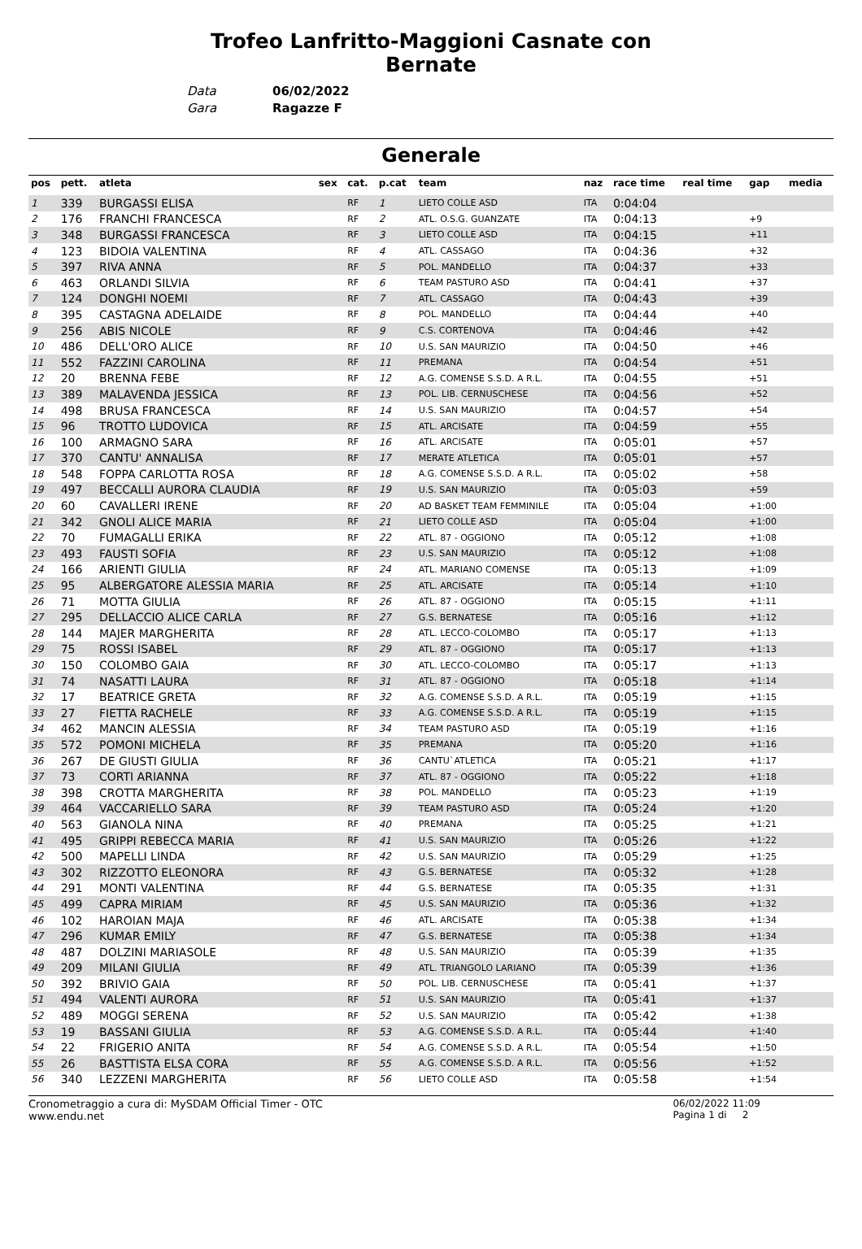Trofeo Lanfritto-Maggioni Casnate con Bernate
Data 06/02/2022
Gara Ragazze F
Generale
| pos | pett. | atleta | sex | cat. | p.cat | team | naz | race time | real time | gap | media |
| --- | --- | --- | --- | --- | --- | --- | --- | --- | --- | --- | --- |
| 1 | 339 | BURGASSI ELISA | | RF | 1 | LIETO COLLE ASD | ITA | 0:04:04 | | | |
| 2 | 176 | FRANCHI FRANCESCA | | RF | 2 | ATL. O.S.G. GUANZATE | ITA | 0:04:13 | | +9 | |
| 3 | 348 | BURGASSI FRANCESCA | | RF | 3 | LIETO COLLE ASD | ITA | 0:04:15 | | +11 | |
| 4 | 123 | BIDOIA VALENTINA | | RF | 4 | ATL. CASSAGO | ITA | 0:04:36 | | +32 | |
| 5 | 397 | RIVA ANNA | | RF | 5 | POL. MANDELLO | ITA | 0:04:37 | | +33 | |
| 6 | 463 | ORLANDI SILVIA | | RF | 6 | TEAM PASTURO ASD | ITA | 0:04:41 | | +37 | |
| 7 | 124 | DONGHI NOEMI | | RF | 7 | ATL. CASSAGO | ITA | 0:04:43 | | +39 | |
| 8 | 395 | CASTAGNA ADELAIDE | | RF | 8 | POL. MANDELLO | ITA | 0:04:44 | | +40 | |
| 9 | 256 | ABIS NICOLE | | RF | 9 | C.S. CORTENOVA | ITA | 0:04:46 | | +42 | |
| 10 | 486 | DELL'ORO ALICE | | RF | 10 | U.S. SAN MAURIZIO | ITA | 0:04:50 | | +46 | |
| 11 | 552 | FAZZINI CAROLINA | | RF | 11 | PREMANA | ITA | 0:04:54 | | +51 | |
| 12 | 20 | BRENNA FEBE | | RF | 12 | A.G. COMENSE S.S.D. A R.L. | ITA | 0:04:55 | | +51 | |
| 13 | 389 | MALAVENDA JESSICA | | RF | 13 | POL. LIB. CERNUSCHESE | ITA | 0:04:56 | | +52 | |
| 14 | 498 | BRUSA FRANCESCA | | RF | 14 | U.S. SAN MAURIZIO | ITA | 0:04:57 | | +54 | |
| 15 | 96 | TROTTO LUDOVICA | | RF | 15 | ATL. ARCISATE | ITA | 0:04:59 | | +55 | |
| 16 | 100 | ARMAGNO SARA | | RF | 16 | ATL. ARCISATE | ITA | 0:05:01 | | +57 | |
| 17 | 370 | CANTU' ANNALISA | | RF | 17 | MERATE ATLETICA | ITA | 0:05:01 | | +57 | |
| 18 | 548 | FOPPA CARLOTTA ROSA | | RF | 18 | A.G. COMENSE S.S.D. A R.L. | ITA | 0:05:02 | | +58 | |
| 19 | 497 | BECCALLI AURORA CLAUDIA | | RF | 19 | U.S. SAN MAURIZIO | ITA | 0:05:03 | | +59 | |
| 20 | 60 | CAVALLERI IRENE | | RF | 20 | AD BASKET TEAM FEMMINILE | ITA | 0:05:04 | | +1:00 | |
| 21 | 342 | GNOLI ALICE MARIA | | RF | 21 | LIETO COLLE ASD | ITA | 0:05:04 | | +1:00 | |
| 22 | 70 | FUMAGALLI ERIKA | | RF | 22 | ATL. 87 - OGGIONO | ITA | 0:05:12 | | +1:08 | |
| 23 | 493 | FAUSTI SOFIA | | RF | 23 | U.S. SAN MAURIZIO | ITA | 0:05:12 | | +1:08 | |
| 24 | 166 | ARIENTI GIULIA | | RF | 24 | ATL. MARIANO COMENSE | ITA | 0:05:13 | | +1:09 | |
| 25 | 95 | ALBERGATORE ALESSIA MARIA | | RF | 25 | ATL. ARCISATE | ITA | 0:05:14 | | +1:10 | |
| 26 | 71 | MOTTA GIULIA | | RF | 26 | ATL. 87 - OGGIONO | ITA | 0:05:15 | | +1:11 | |
| 27 | 295 | DELLACCIO ALICE CARLA | | RF | 27 | G.S. BERNATESE | ITA | 0:05:16 | | +1:12 | |
| 28 | 144 | MAJER MARGHERITA | | RF | 28 | ATL. LECCO-COLOMBO | ITA | 0:05:17 | | +1:13 | |
| 29 | 75 | ROSSI ISABEL | | RF | 29 | ATL. 87 - OGGIONO | ITA | 0:05:17 | | +1:13 | |
| 30 | 150 | COLOMBO GAIA | | RF | 30 | ATL. LECCO-COLOMBO | ITA | 0:05:17 | | +1:13 | |
| 31 | 74 | NASATTI LAURA | | RF | 31 | ATL. 87 - OGGIONO | ITA | 0:05:18 | | +1:14 | |
| 32 | 17 | BEATRICE GRETA | | RF | 32 | A.G. COMENSE S.S.D. A R.L. | ITA | 0:05:19 | | +1:15 | |
| 33 | 27 | FIETTA RACHELE | | RF | 33 | A.G. COMENSE S.S.D. A R.L. | ITA | 0:05:19 | | +1:15 | |
| 34 | 462 | MANCIN ALESSIA | | RF | 34 | TEAM PASTURO ASD | ITA | 0:05:19 | | +1:16 | |
| 35 | 572 | POMONI MICHELA | | RF | 35 | PREMANA | ITA | 0:05:20 | | +1:16 | |
| 36 | 267 | DE GIUSTI GIULIA | | RF | 36 | CANTU`ATLETICA | ITA | 0:05:21 | | +1:17 | |
| 37 | 73 | CORTI ARIANNA | | RF | 37 | ATL. 87 - OGGIONO | ITA | 0:05:22 | | +1:18 | |
| 38 | 398 | CROTTA MARGHERITA | | RF | 38 | POL. MANDELLO | ITA | 0:05:23 | | +1:19 | |
| 39 | 464 | VACCARIELLO SARA | | RF | 39 | TEAM PASTURO ASD | ITA | 0:05:24 | | +1:20 | |
| 40 | 563 | GIANOLA NINA | | RF | 40 | PREMANA | ITA | 0:05:25 | | +1:21 | |
| 41 | 495 | GRIPPI REBECCA MARIA | | RF | 41 | U.S. SAN MAURIZIO | ITA | 0:05:26 | | +1:22 | |
| 42 | 500 | MAPELLI LINDA | | RF | 42 | U.S. SAN MAURIZIO | ITA | 0:05:29 | | +1:25 | |
| 43 | 302 | RIZZOTTO ELEONORA | | RF | 43 | G.S. BERNATESE | ITA | 0:05:32 | | +1:28 | |
| 44 | 291 | MONTI VALENTINA | | RF | 44 | G.S. BERNATESE | ITA | 0:05:35 | | +1:31 | |
| 45 | 499 | CAPRA MIRIAM | | RF | 45 | U.S. SAN MAURIZIO | ITA | 0:05:36 | | +1:32 | |
| 46 | 102 | HAROIAN MAJA | | RF | 46 | ATL. ARCISATE | ITA | 0:05:38 | | +1:34 | |
| 47 | 296 | KUMAR EMILY | | RF | 47 | G.S. BERNATESE | ITA | 0:05:38 | | +1:34 | |
| 48 | 487 | DOLZINI MARIASOLE | | RF | 48 | U.S. SAN MAURIZIO | ITA | 0:05:39 | | +1:35 | |
| 49 | 209 | MILANI GIULIA | | RF | 49 | ATL. TRIANGOLO LARIANO | ITA | 0:05:39 | | +1:36 | |
| 50 | 392 | BRIVIO GAIA | | RF | 50 | POL. LIB. CERNUSCHESE | ITA | 0:05:41 | | +1:37 | |
| 51 | 494 | VALENTI AURORA | | RF | 51 | U.S. SAN MAURIZIO | ITA | 0:05:41 | | +1:37 | |
| 52 | 489 | MOGGI SERENA | | RF | 52 | U.S. SAN MAURIZIO | ITA | 0:05:42 | | +1:38 | |
| 53 | 19 | BASSANI GIULIA | | RF | 53 | A.G. COMENSE S.S.D. A R.L. | ITA | 0:05:44 | | +1:40 | |
| 54 | 22 | FRIGERIO ANITA | | RF | 54 | A.G. COMENSE S.S.D. A R.L. | ITA | 0:05:54 | | +1:50 | |
| 55 | 26 | BASTTISTA ELSA CORA | | RF | 55 | A.G. COMENSE S.S.D. A R.L. | ITA | 0:05:56 | | +1:52 | |
| 56 | 340 | LEZZENI MARGHERITA | | RF | 56 | LIETO COLLE ASD | ITA | 0:05:58 | | +1:54 | |
Cronometraggio a cura di: MySDAM Official Timer - OTC
www.endu.net
06/02/2022 11:09
Pagina 1 di 2